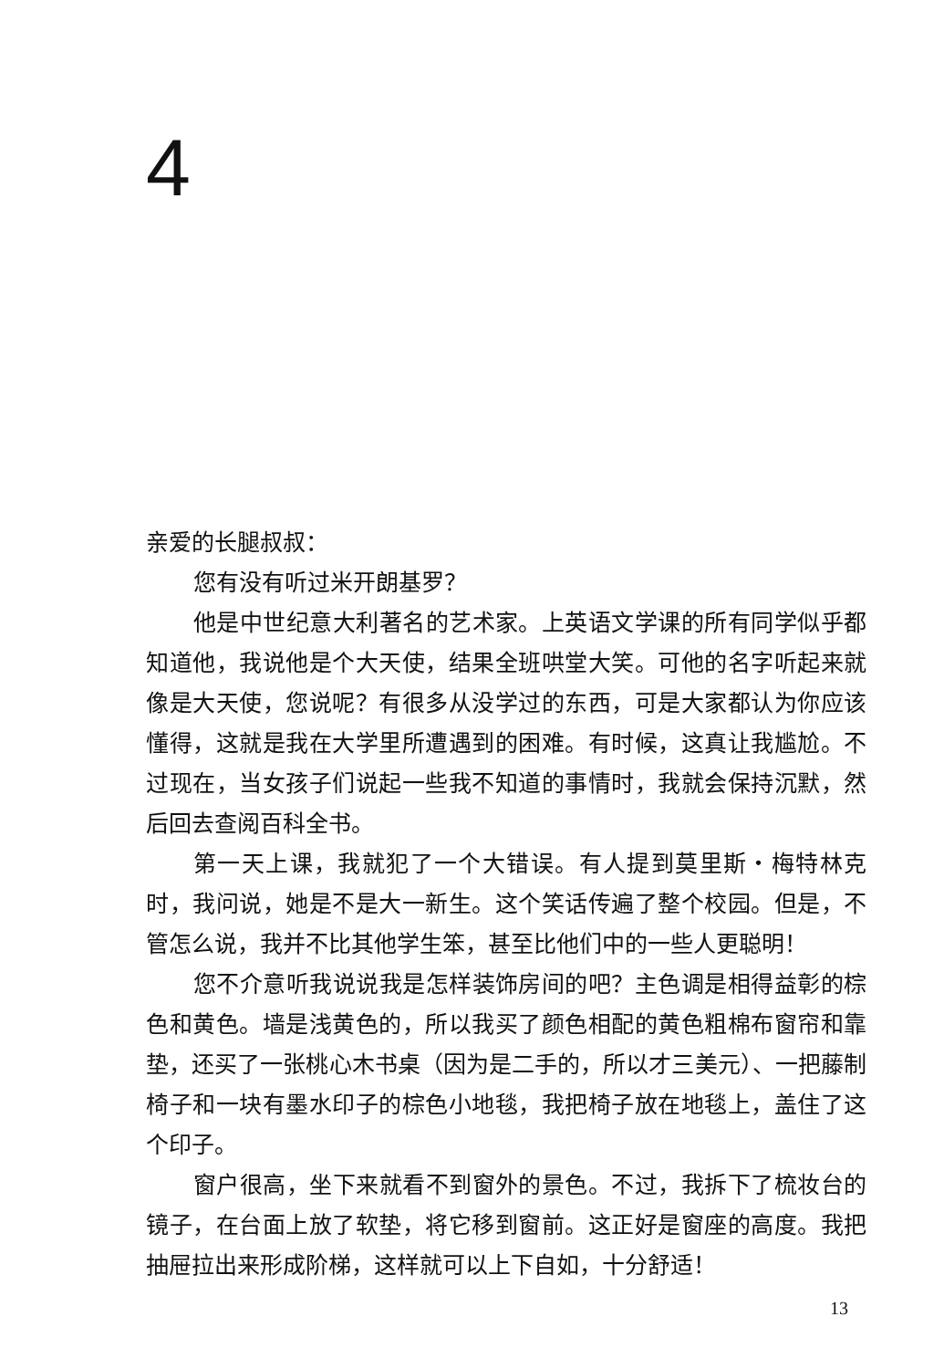4
亲爱的长腿叔叔：
您有没有听过米开朗基罗？
他是中世纪意大利著名的艺术家。上英语文学课的所有同学似乎都知道他，我说他是个大天使，结果全班哄堂大笑。可他的名字听起来就像是大天使，您说呢？有很多从没学过的东西，可是大家都认为你应该懂得，这就是我在大学里所遭遇到的困难。有时候，这真让我尴尬。不过现在，当女孩子们说起一些我不知道的事情时，我就会保持沉默，然后回去查阅百科全书。
第一天上课，我就犯了一个大错误。有人提到莫里斯・梅特林克时，我问说，她是不是大一新生。这个笑话传遍了整个校园。但是，不管怎么说，我并不比其他学生笨，甚至比他们中的一些人更聪明！
您不介意听我说说我是怎样装饰房间的吧？主色调是相得益彰的棕色和黄色。墙是浅黄色的，所以我买了颜色相配的黄色粗棉布窗帘和靠垫，还买了一张桃心木书桌（因为是二手的，所以才三美元）、一把藤制椅子和一块有墨水印子的棕色小地毯，我把椅子放在地毯上，盖住了这个印子。
窗户很高，坐下来就看不到窗外的景色。不过，我拆下了梳妆台的镜子，在台面上放了软垫，将它移到窗前。这正好是窗座的高度。我把抽屉拉出来形成阶梯，这样就可以上下自如，十分舒适！
13